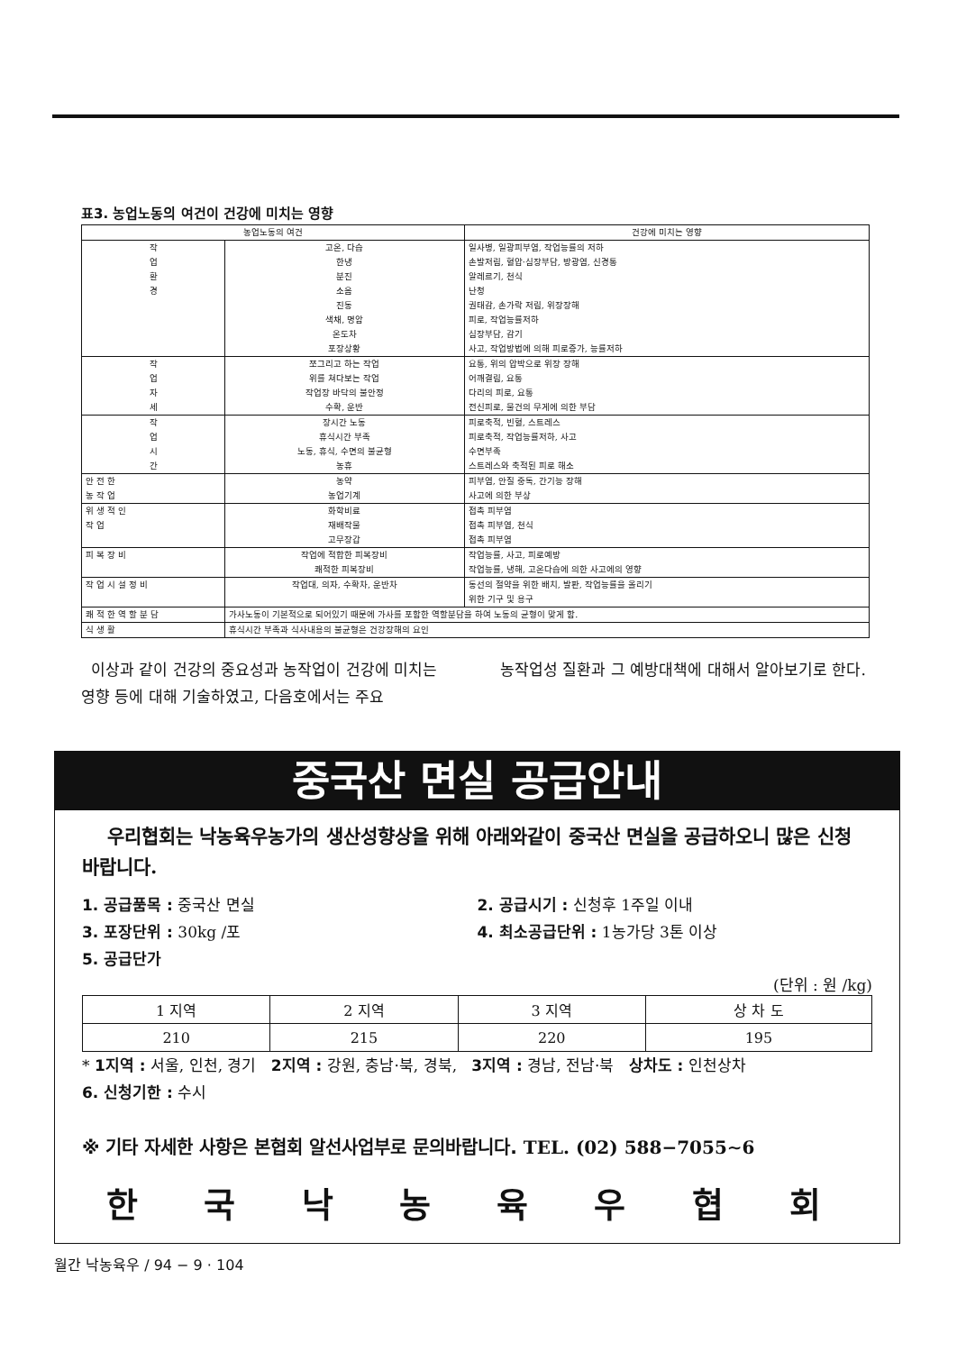표3. 농업노동의 여건이 건강에 미치는 영향
| 농업노동의 여건 | | 건강에 미치는 영향 |
| --- | --- | --- |
| 작 업 환 경 | 고온, 다습 한냉 분진 소음 진동 색채, 명암 온도차 포장상황 | 일사병, 일광피부염, 작업능률의 저하 손발저림, 혈압·심장부담, 방광염, 신경통 알레르기, 천식 난청 권태감, 손가락 저림, 위장장해 피로, 작업능률저하 심장부담, 감기 사고, 작업방법에 의해 피로증가, 능률저하 |
| 작 업 자 세 | 쪼그리고 하는 작업 위를 쳐다보는 작업 작업장 바닥의 불안정 수확, 운반 | 요통, 위의 압박으로 위장 장해 어깨결림, 요통 다리의 피로, 요통 전신피로, 물건의 무게에 의한 부담 |
| 작 업 시 간 | 장시간 노동 휴식시간 부족 노동, 휴식, 수면의 불균형 농휴 | 피로축적, 빈혈, 스트레스 피로축적, 작업능률저하, 사고 수면부족 스트레스와 축적된 피로 해소 |
| 안 전 한 농 작 업 | 농약 농업기계 | 피부염, 안질 중독, 간기능 장해 사고에 의한 부상 |
| 위 생 적 인 작 업 | 화학비료 재배작물 고무장갑 | 접촉 피부염 접촉 피부염, 천식 접촉 피부염 |
| 피 복 장 비 | 작업에 적합한 피복장비 쾌적한 피복장비 | 작업능률, 사고, 피로예방 작업능률, 냉해, 고온다습에 의한 사고에의 영향 |
| 작 업 시 설 정 비 | 작업대, 의자, 수확차, 운반차 | 동선의 절약을 위한 배치, 발판, 작업능률을 올리기 위한 기구 및 용구 |
| 쾌 적 한 역 할 분 담 | 가사노동이 기본적으로 되어있기 때문에 가사를 포함한 역할분담을 하여 노동의 균형이 맞게 함. | |
| 식 생 활 | 휴식시간 부족과 식사내용의 불균형은 건강장해의 요인 | |
이상과 같이 건강의 중요성과 농작업이 건강에 미치는 영향 등에 대해 기술하였고, 다음호에서는 주요
농작업성 질환과 그 예방대책에 대해서 알아보기로 한다.
중국산 면실 공급안내
우리협회는 낙농육우농가의 생산성향상을 위해 아래와같이 중국산 면실을 공급하오니 많은 신청 바랍니다.
1. 공급품목 : 중국산 면실 2. 공급시기 : 신청후 1주일 이내
3. 포장단위 : 30kg /포 4. 최소공급단위 : 1농가당 3톤 이상
5. 공급단가
(단위 : 원 /kg)
| 1 지역 | 2 지역 | 3 지역 | 상 차 도 |
| 210 | 215 | 220 | 195 |
* 1지역 : 서울, 인천, 경기 2지역 : 강원, 충남·북, 경북, 3지역 : 경남, 전남·북 상차도 : 인천상차
6. 신청기한 : 수시
※ 기타 자세한 사항은 본협회 알선사업부로 문의바랍니다. TEL. (02) 588−7055∼6
한 국 낙 농 육 우 협 회
월간 낙농육우 / 94 − 9 · 104